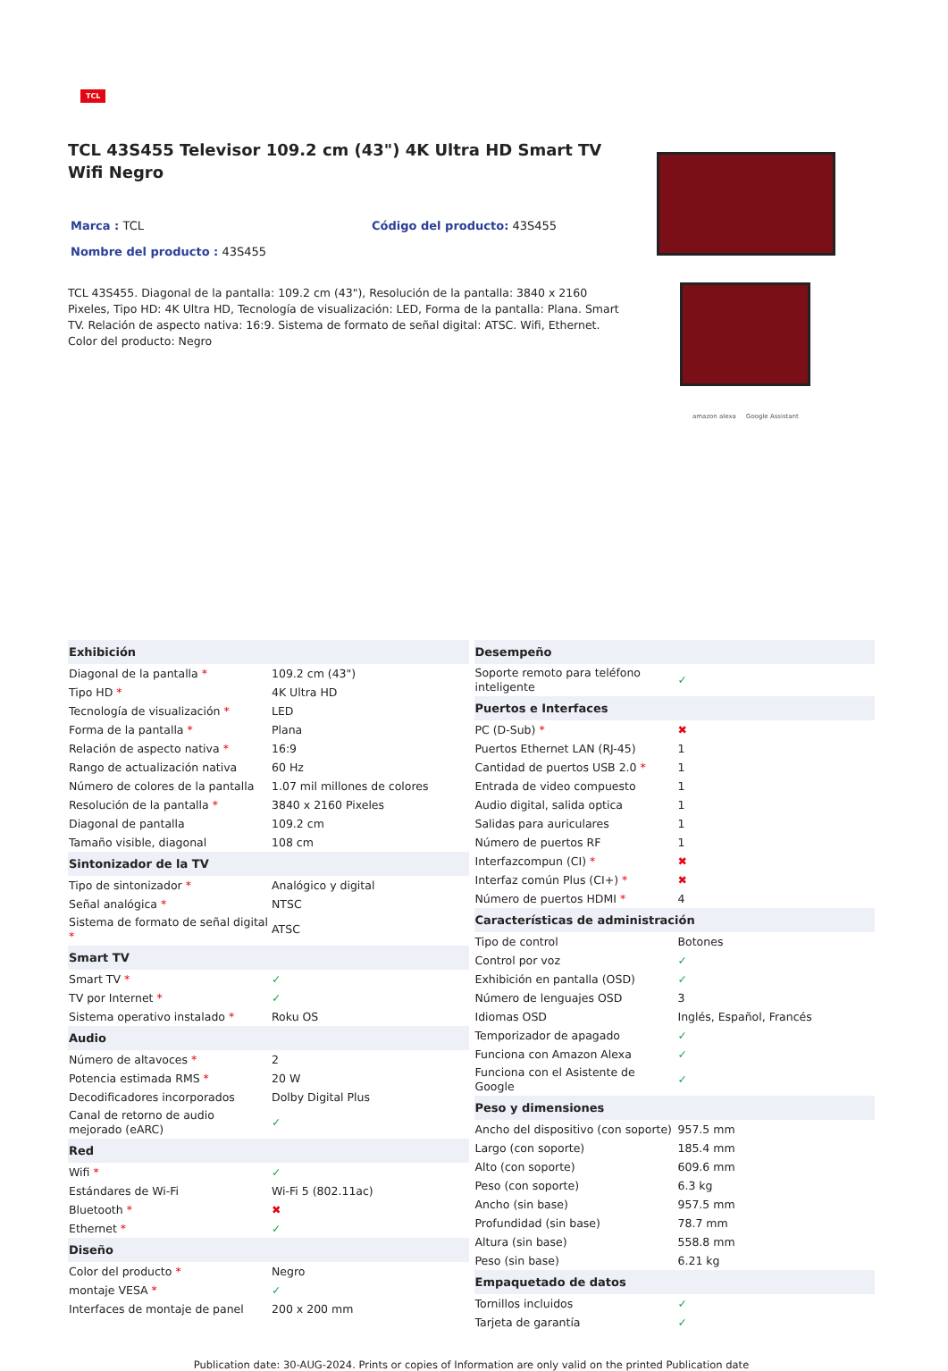TCL
TCL 43S455 Televisor 109.2 cm (43") 4K Ultra HD Smart TV Wifi Negro
Marca : TCL Código del producto: 43S455
Nombre del producto : 43S455
TCL 43S455. Diagonal de la pantalla: 109.2 cm (43"), Resolución de la pantalla: 3840 x 2160 Pixeles, Tipo HD: 4K Ultra HD, Tecnología de visualización: LED, Forma de la pantalla: Plana. Smart TV. Relación de aspecto nativa: 16:9. Sistema de formato de señal digital: ATSC. Wifi, Ethernet. Color del producto: Negro
amazon alexa Google Assistant
| Exhibición | |
| --- | --- |
| Diagonal de la pantalla * | 109.2 cm (43") |
| Tipo HD * | 4K Ultra HD |
| Tecnología de visualización * | LED |
| Forma de la pantalla * | Plana |
| Relación de aspecto nativa * | 16:9 |
| Rango de actualización nativa | 60 Hz |
| Número de colores de la pantalla | 1.07 mil millones de colores |
| Resolución de la pantalla * | 3840 x 2160 Pixeles |
| Diagonal de pantalla | 109.2 cm |
| Tamaño visible, diagonal | 108 cm |
| Sintonizador de la TV | |
| Tipo de sintonizador * | Analógico y digital |
| Señal analógica * | NTSC |
| Sistema de formato de señal digital * | ATSC |
| Smart TV | |
| Smart TV * | ✓ |
| TV por Internet * | ✓ |
| Sistema operativo instalado * | Roku OS |
| Audio | |
| Número de altavoces * | 2 |
| Potencia estimada RMS * | 20 W |
| Decodificadores incorporados | Dolby Digital Plus |
| Canal de retorno de audio mejorado (eARC) | ✓ |
| Red | |
| Wifi * | ✓ |
| Estándares de Wi-Fi | Wi-Fi 5 (802.11ac) |
| Bluetooth * | ✖ |
| Ethernet * | ✓ |
| Diseño | |
| Color del producto * | Negro |
| montaje VESA * | ✓ |
| Interfaces de montaje de panel | 200 x 200 mm |
| Desempeño | |
| --- | --- |
| Soporte remoto para teléfono inteligente | ✓ |
| Puertos e Interfaces | |
| PC (D-Sub) * | ✖ |
| Puertos Ethernet LAN (RJ-45) | 1 |
| Cantidad de puertos USB 2.0 * | 1 |
| Entrada de video compuesto | 1 |
| Audio digital, salida optica | 1 |
| Salidas para auriculares | 1 |
| Número de puertos RF | 1 |
| Interfazcompun (CI) * | ✖ |
| Interfaz común Plus (CI+) * | ✖ |
| Número de puertos HDMI * | 4 |
| Características de administración | |
| Tipo de control | Botones |
| Control por voz | ✓ |
| Exhibición en pantalla (OSD) | ✓ |
| Número de lenguajes OSD | 3 |
| Idiomas OSD | Inglés, Español, Francés |
| Temporizador de apagado | ✓ |
| Funciona con Amazon Alexa | ✓ |
| Funciona con el Asistente de Google | ✓ |
| Peso y dimensiones | |
| Ancho del dispositivo (con soporte) | 957.5 mm |
| Largo (con soporte) | 185.4 mm |
| Alto (con soporte) | 609.6 mm |
| Peso (con soporte) | 6.3 kg |
| Ancho (sin base) | 957.5 mm |
| Profundidad (sin base) | 78.7 mm |
| Altura (sin base) | 558.8 mm |
| Peso (sin base) | 6.21 kg |
| Empaquetado de datos | |
| Tornillos incluidos | ✓ |
| Tarjeta de garantía | ✓ |
Publication date: 30-AUG-2024. Prints or copies of Information are only valid on the printed Publication date